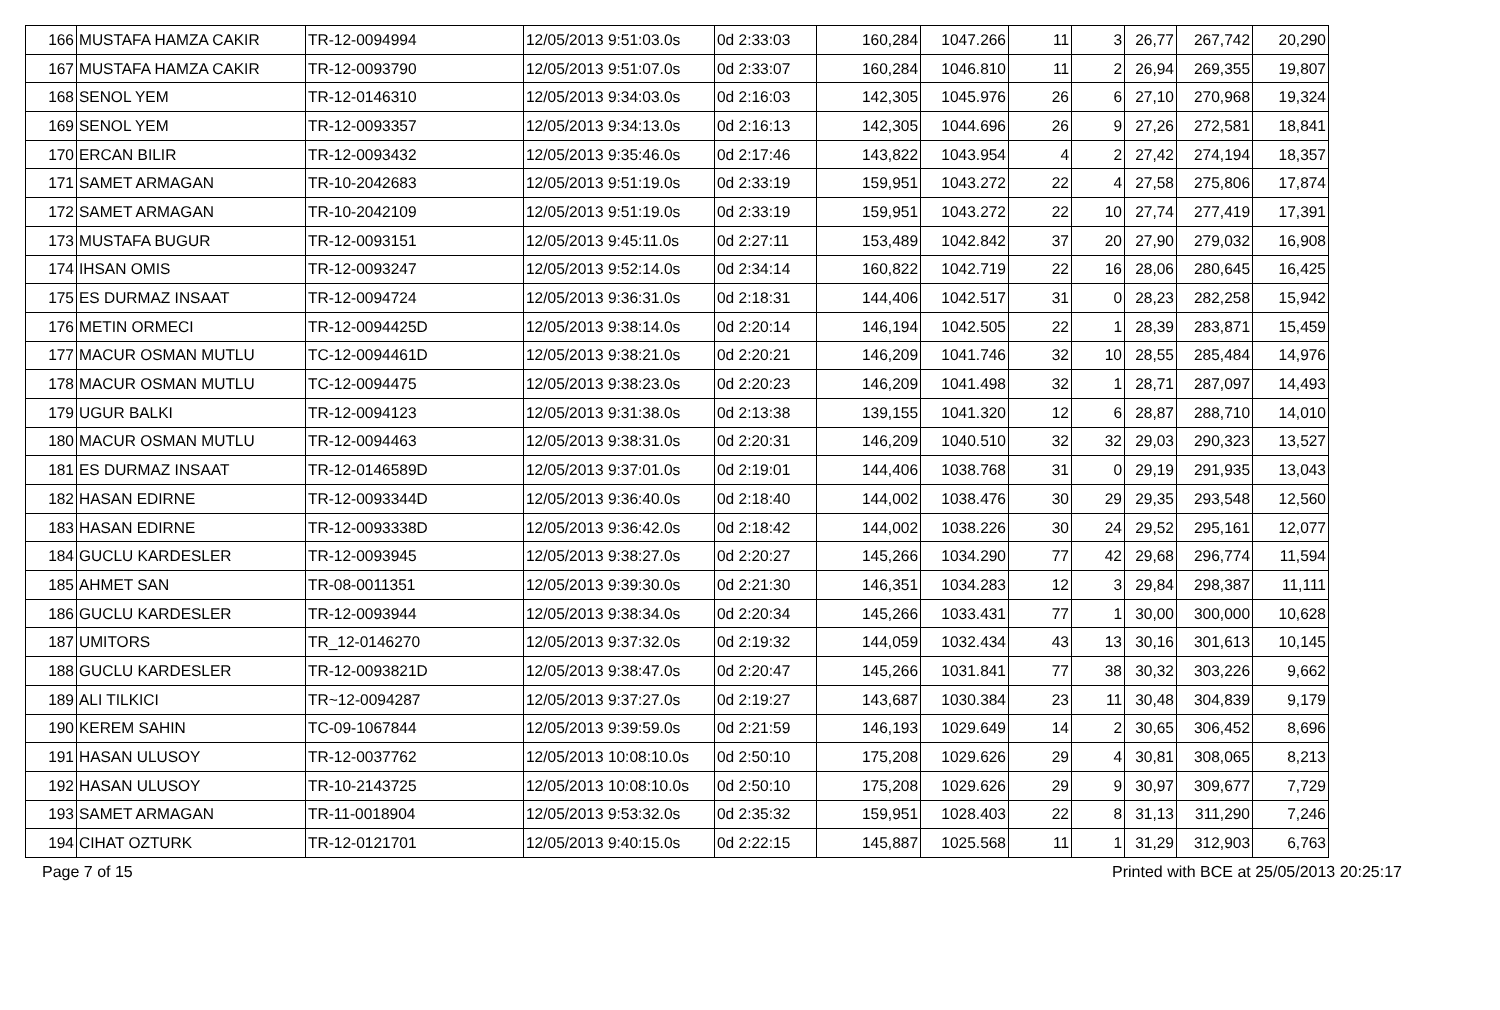| 166 | MUSTAFA HAMZA CAKIR | TR-12-0094994 | 12/05/2013 9:51:03.0s | 0d 2:33:03 | 160,284 | 1047.266 | 11 | 3 | 26,77 | 267,742 | 20,290 |
| 167 | MUSTAFA HAMZA CAKIR | TR-12-0093790 | 12/05/2013 9:51:07.0s | 0d 2:33:07 | 160,284 | 1046.810 | 11 | 2 | 26,94 | 269,355 | 19,807 |
| 168 | SENOL YEM | TR-12-0146310 | 12/05/2013 9:34:03.0s | 0d 2:16:03 | 142,305 | 1045.976 | 26 | 6 | 27,10 | 270,968 | 19,324 |
| 169 | SENOL YEM | TR-12-0093357 | 12/05/2013 9:34:13.0s | 0d 2:16:13 | 142,305 | 1044.696 | 26 | 9 | 27,26 | 272,581 | 18,841 |
| 170 | ERCAN BILIR | TR-12-0093432 | 12/05/2013 9:35:46.0s | 0d 2:17:46 | 143,822 | 1043.954 | 4 | 2 | 27,42 | 274,194 | 18,357 |
| 171 | SAMET ARMAGAN | TR-10-2042683 | 12/05/2013 9:51:19.0s | 0d 2:33:19 | 159,951 | 1043.272 | 22 | 4 | 27,58 | 275,806 | 17,874 |
| 172 | SAMET ARMAGAN | TR-10-2042109 | 12/05/2013 9:51:19.0s | 0d 2:33:19 | 159,951 | 1043.272 | 22 | 10 | 27,74 | 277,419 | 17,391 |
| 173 | MUSTAFA BUGUR | TR-12-0093151 | 12/05/2013 9:45:11.0s | 0d 2:27:11 | 153,489 | 1042.842 | 37 | 20 | 27,90 | 279,032 | 16,908 |
| 174 | IHSAN OMIS | TR-12-0093247 | 12/05/2013 9:52:14.0s | 0d 2:34:14 | 160,822 | 1042.719 | 22 | 16 | 28,06 | 280,645 | 16,425 |
| 175 | ES DURMAZ INSAAT | TR-12-0094724 | 12/05/2013 9:36:31.0s | 0d 2:18:31 | 144,406 | 1042.517 | 31 | 0 | 28,23 | 282,258 | 15,942 |
| 176 | METIN ORMECI | TR-12-0094425D | 12/05/2013 9:38:14.0s | 0d 2:20:14 | 146,194 | 1042.505 | 22 | 1 | 28,39 | 283,871 | 15,459 |
| 177 | MACUR OSMAN MUTLU | TC-12-0094461D | 12/05/2013 9:38:21.0s | 0d 2:20:21 | 146,209 | 1041.746 | 32 | 10 | 28,55 | 285,484 | 14,976 |
| 178 | MACUR OSMAN MUTLU | TC-12-0094475 | 12/05/2013 9:38:23.0s | 0d 2:20:23 | 146,209 | 1041.498 | 32 | 1 | 28,71 | 287,097 | 14,493 |
| 179 | UGUR BALKI | TR-12-0094123 | 12/05/2013 9:31:38.0s | 0d 2:13:38 | 139,155 | 1041.320 | 12 | 6 | 28,87 | 288,710 | 14,010 |
| 180 | MACUR OSMAN MUTLU | TR-12-0094463 | 12/05/2013 9:38:31.0s | 0d 2:20:31 | 146,209 | 1040.510 | 32 | 32 | 29,03 | 290,323 | 13,527 |
| 181 | ES DURMAZ INSAAT | TR-12-0146589D | 12/05/2013 9:37:01.0s | 0d 2:19:01 | 144,406 | 1038.768 | 31 | 0 | 29,19 | 291,935 | 13,043 |
| 182 | HASAN EDIRNE | TR-12-0093344D | 12/05/2013 9:36:40.0s | 0d 2:18:40 | 144,002 | 1038.476 | 30 | 29 | 29,35 | 293,548 | 12,560 |
| 183 | HASAN EDIRNE | TR-12-0093338D | 12/05/2013 9:36:42.0s | 0d 2:18:42 | 144,002 | 1038.226 | 30 | 24 | 29,52 | 295,161 | 12,077 |
| 184 | GUCLU KARDESLER | TR-12-0093945 | 12/05/2013 9:38:27.0s | 0d 2:20:27 | 145,266 | 1034.290 | 77 | 42 | 29,68 | 296,774 | 11,594 |
| 185 | AHMET SAN | TR-08-0011351 | 12/05/2013 9:39:30.0s | 0d 2:21:30 | 146,351 | 1034.283 | 12 | 3 | 29,84 | 298,387 | 11,111 |
| 186 | GUCLU KARDESLER | TR-12-0093944 | 12/05/2013 9:38:34.0s | 0d 2:20:34 | 145,266 | 1033.431 | 77 | 1 | 30,00 | 300,000 | 10,628 |
| 187 | UMITORS | TR_12-0146270 | 12/05/2013 9:37:32.0s | 0d 2:19:32 | 144,059 | 1032.434 | 43 | 13 | 30,16 | 301,613 | 10,145 |
| 188 | GUCLU KARDESLER | TR-12-0093821D | 12/05/2013 9:38:47.0s | 0d 2:20:47 | 145,266 | 1031.841 | 77 | 38 | 30,32 | 303,226 | 9,662 |
| 189 | ALI TILKICI | TR~12-0094287 | 12/05/2013 9:37:27.0s | 0d 2:19:27 | 143,687 | 1030.384 | 23 | 11 | 30,48 | 304,839 | 9,179 |
| 190 | KEREM SAHIN | TC-09-1067844 | 12/05/2013 9:39:59.0s | 0d 2:21:59 | 146,193 | 1029.649 | 14 | 2 | 30,65 | 306,452 | 8,696 |
| 191 | HASAN ULUSOY | TR-12-0037762 | 12/05/2013 10:08:10.0s | 0d 2:50:10 | 175,208 | 1029.626 | 29 | 4 | 30,81 | 308,065 | 8,213 |
| 192 | HASAN ULUSOY | TR-10-2143725 | 12/05/2013 10:08:10.0s | 0d 2:50:10 | 175,208 | 1029.626 | 29 | 9 | 30,97 | 309,677 | 7,729 |
| 193 | SAMET ARMAGAN | TR-11-0018904 | 12/05/2013 9:53:32.0s | 0d 2:35:32 | 159,951 | 1028.403 | 22 | 8 | 31,13 | 311,290 | 7,246 |
| 194 | CIHAT OZTURK | TR-12-0121701 | 12/05/2013 9:40:15.0s | 0d 2:22:15 | 145,887 | 1025.568 | 11 | 1 | 31,29 | 312,903 | 6,763 |
Page 7 of 15 Printed with BCE at 25/05/2013 20:25:17